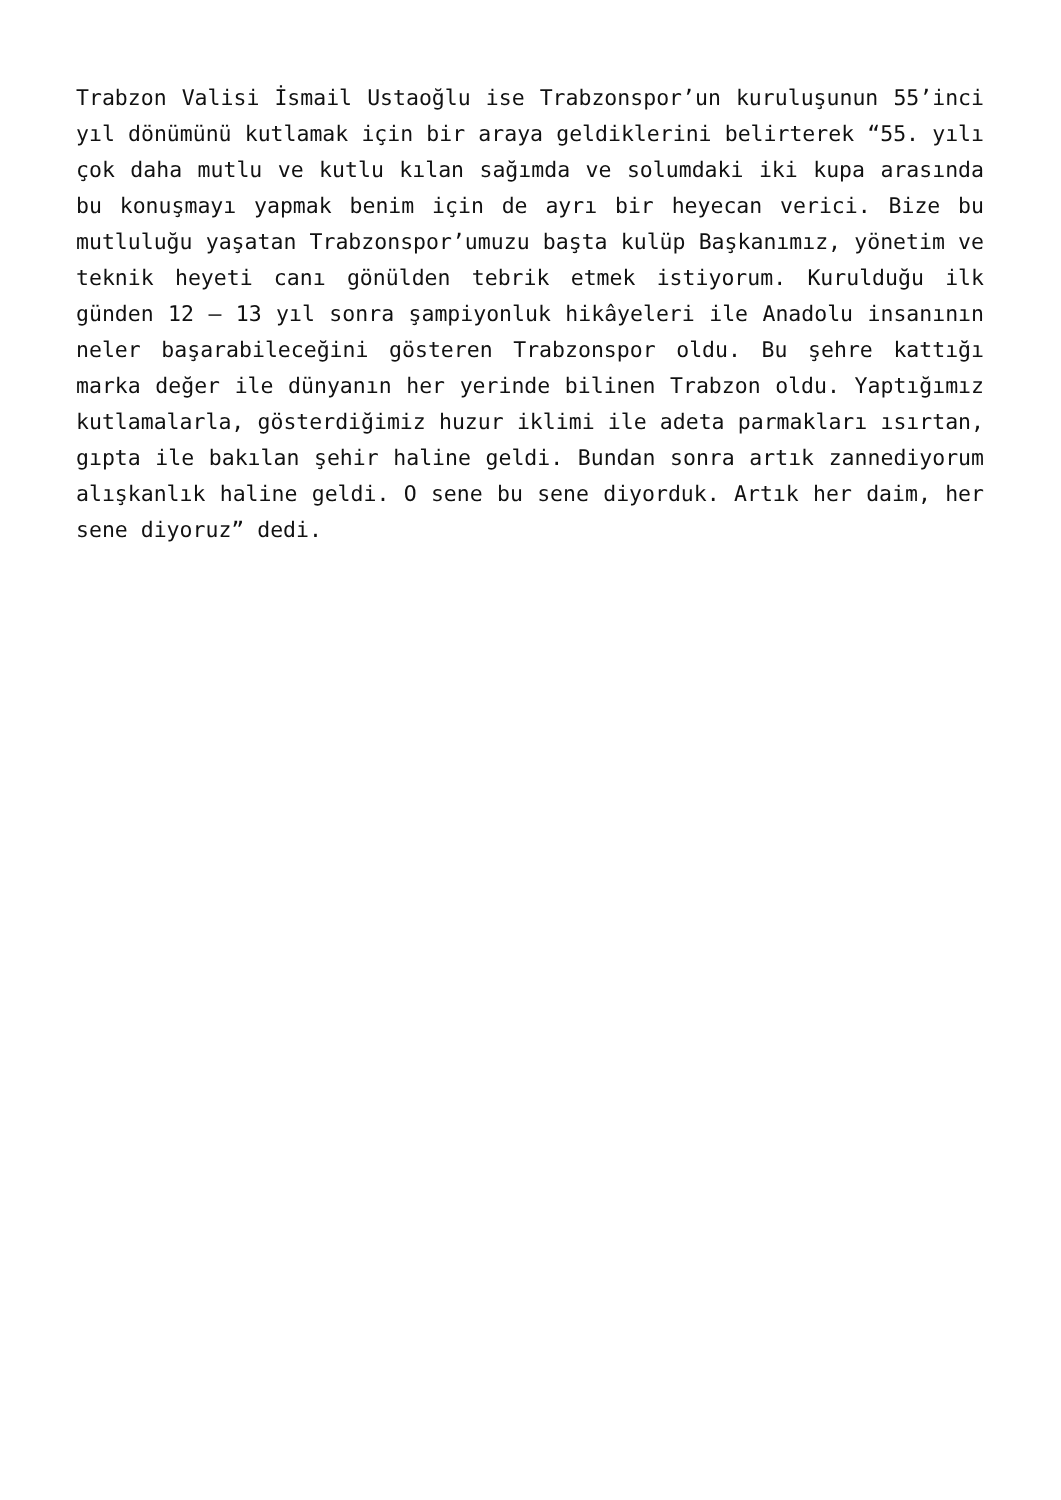Trabzon Valisi İsmail Ustaoğlu ise Trabzonspor’un kuruluşunun 55’inci yıl dönümünü kutlamak için bir araya geldiklerini belirterek “55. yılı çok daha mutlu ve kutlu kılan sağımda ve solumdaki iki kupa arasında bu konuşmayı yapmak benim için de ayrı bir heyecan verici. Bize bu mutluluğu yaşatan Trabzonspor’umuzu başta kulüp Başkanımız, yönetim ve teknik heyeti canı gönülden tebrik etmek istiyorum. Kurulduğu ilk günden 12 – 13 yıl sonra şampiyonluk hikâyeleri ile Anadolu insanının neler başarabileceğini gösteren Trabzonspor oldu. Bu şehre kattığı marka değer ile dünyanın her yerinde bilinen Trabzon oldu. Yaptığımız kutlamalarla, gösterdiğimiz huzur iklimi ile adeta parmakları ısırtan, gıpta ile bakılan şehir haline geldi. Bundan sonra artık zannediyorum alışkanlık haline geldi. O sene bu sene diyorduk. Artık her daim, her sene diyoruz” dedi.